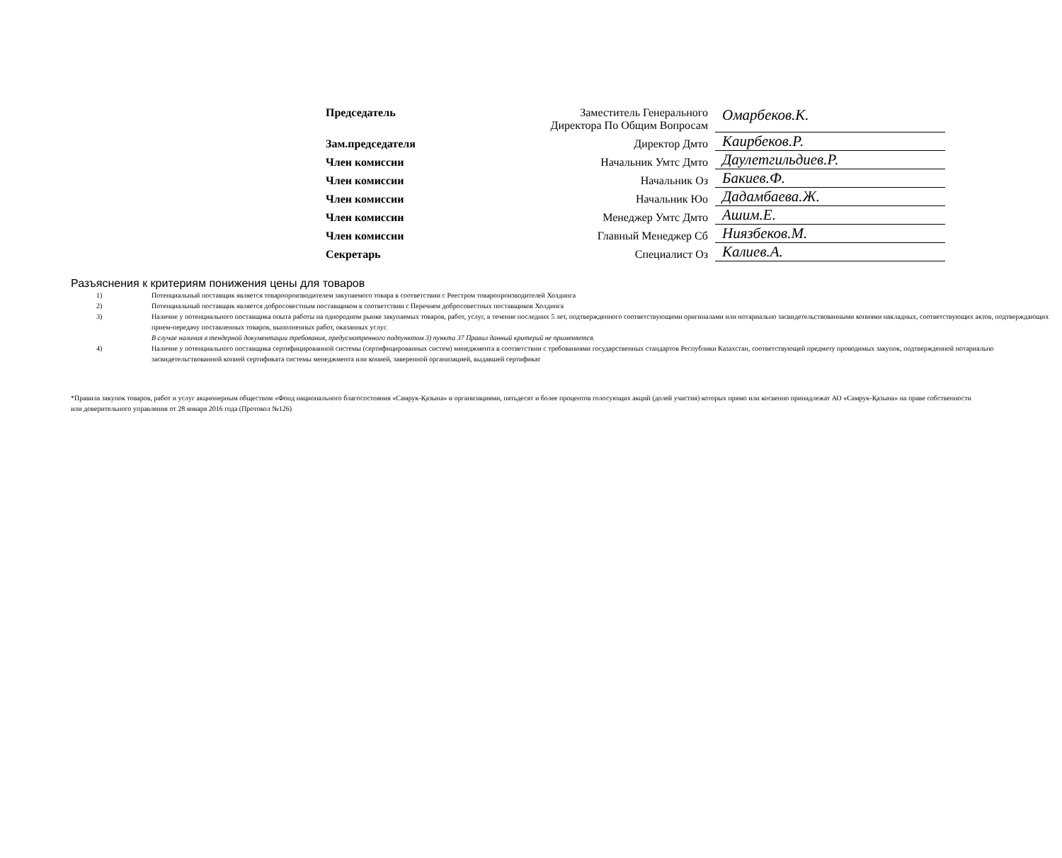| Председатель | Заместитель Генерального Директора По Общим Вопросам | Омарбеков.К. |
| Зам.председателя | Директор Дмто | Каирбеков.Р. |
| Член комиссии | Начальник Умтс Дмто | Даулетгильдиев.Р. |
| Член комиссии | Начальник Оз | Бакиев.Ф. |
| Член комиссии | Начальник Юо | Дадамбаева.Ж. |
| Член комиссии | Менеджер Умтс Дмто | Ашим.Е. |
| Член комиссии | Главный Менеджер Сб | Ниязбеков.М. |
| Секретарь | Специалист Оз | Калиев.А. |
Разъяснения к критериям понижения цены для товаров
| 1) | Потенциальный поставщик является товаропроизводителем закупаемого товара в соответствии с Реестром товаропроизводителей Холдинга |
| 2) | Потенциальный поставщик является добросовестным поставщиком в соответствии с Перечнем добросовестных поставщиков Холдинга |
| 3) | Наличие у потенциального поставщика опыта работы на однородном рынке закупаемых товаров, работ, услуг, в течение последних 5 лет, подтвержденного соответствующими оригиналами или нотариально засвидетельствованными копиями накладных, соответствующих актов, подтверждающих прием-передачу поставленных товаров, выполненных работ, оказанных услуг. В случае наличия в тендерной документации требования, предусмотренного подпунктом 3) пункта 37 Правил данный критерий не применяется. |
| 4) | Наличие у потенциального поставщика сертифицированной системы (сертифицированных систем) менеджмента в соответствии с требованиями государственных стандартов Республики Казахстан, соответствующей предмету проводимых закупок, подтвержденной нотариально засвидетельствованной копией сертификата системы менеджмента или копией, заверенной организацией, выдавшей сертификат |
*Правила закупок товаров, работ и услуг акционерным обществом «Фонд национального благосостояния «Самрук-Қазына» и организациями, пятьдесят и более процентов голосующих акций (долей участия) которых прямо или косвенно принадлежат АО «Самрук-Қазына» на праве собственности или доверительного управления от 28 января 2016 года (Протокол №126)